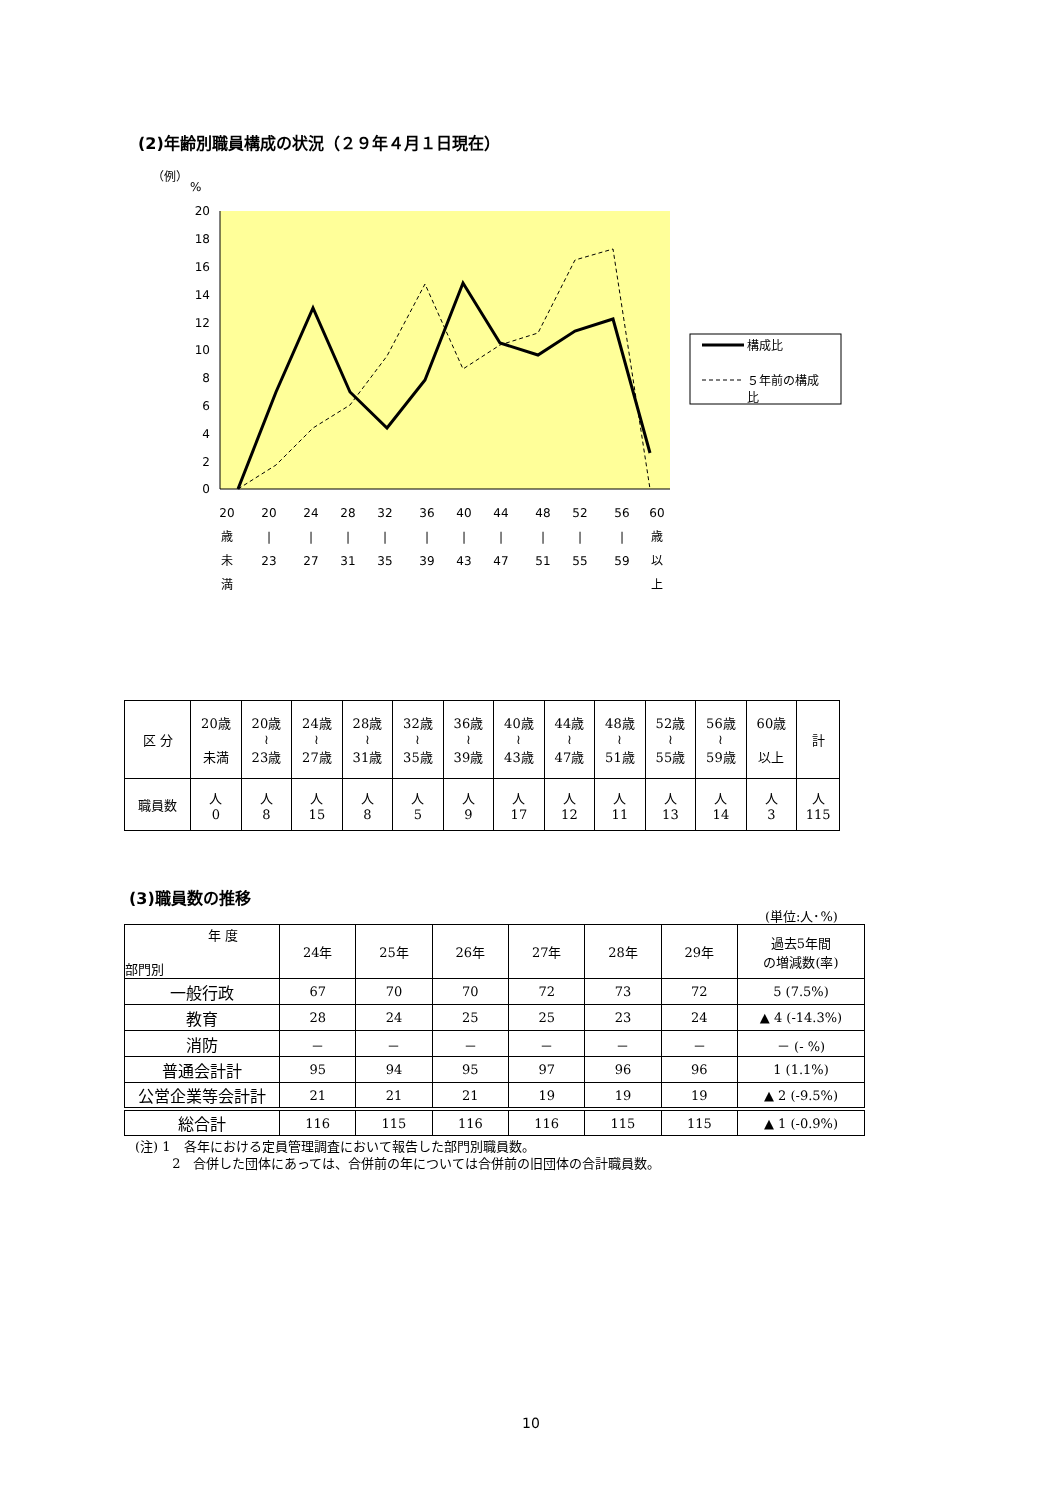(2)年齢別職員構成の状況（２９年４月１日現在）
（例）
%
20
18
16
14
12
10
8
6
4
2
0
20
歳
未
満
20
|
23
24
|
27
28
|
31
32
|
35
36
|
39
40
|
43
44
|
47
48
|
51
52
|
55
56
|
59
60
歳
以
上
構成比
５年前の構成
比
| 区 分 | 20歳 未満 | 20歳 ≀ 23歳 | 24歳 ≀ 27歳 | 28歳 ≀ 31歳 | 32歳 ≀ 35歳 | 36歳 ≀ 39歳 | 40歳 ≀ 43歳 | 44歳 ≀ 47歳 | 48歳 ≀ 51歳 | 52歳 ≀ 55歳 | 56歳 ≀ 59歳 | 60歳 以上 | 計 |
| 職員数 | 人 0 | 人 8 | 人 15 | 人 8 | 人 5 | 人 9 | 人 17 | 人 12 | 人 11 | 人 13 | 人 14 | 人 3 | 人 115 |
(3)職員数の推移
(単位:人･%)
| 年 度 部門別 | 24年 | 25年 | 26年 | 27年 | 28年 | 29年 | 過去5年間 の増減数(率) |
| --- | --- | --- | --- | --- | --- | --- | --- |
| 一般行政 | 67 | 70 | 70 | 72 | 73 | 72 | 5 (7.5%) |
| 教育 | 28 | 24 | 25 | 25 | 23 | 24 | ▲ 4 (-14.3%) |
| 消防 | － | － | － | － | － | － | － (- %) |
| 普通会計計 | 95 | 94 | 95 | 97 | 96 | 96 | 1 (1.1%) |
| 公営企業等会計計 | 21 | 21 | 21 | 19 | 19 | 19 | ▲ 2 (-9.5%) |
| 総合計 | 116 | 115 | 116 | 116 | 115 | 115 | ▲ 1 (-0.9%) |
(注) 1　各年における定員管理調査において報告した部門別職員数。
2　合併した団体にあっては、合併前の年については合併前の旧団体の合計職員数。
10